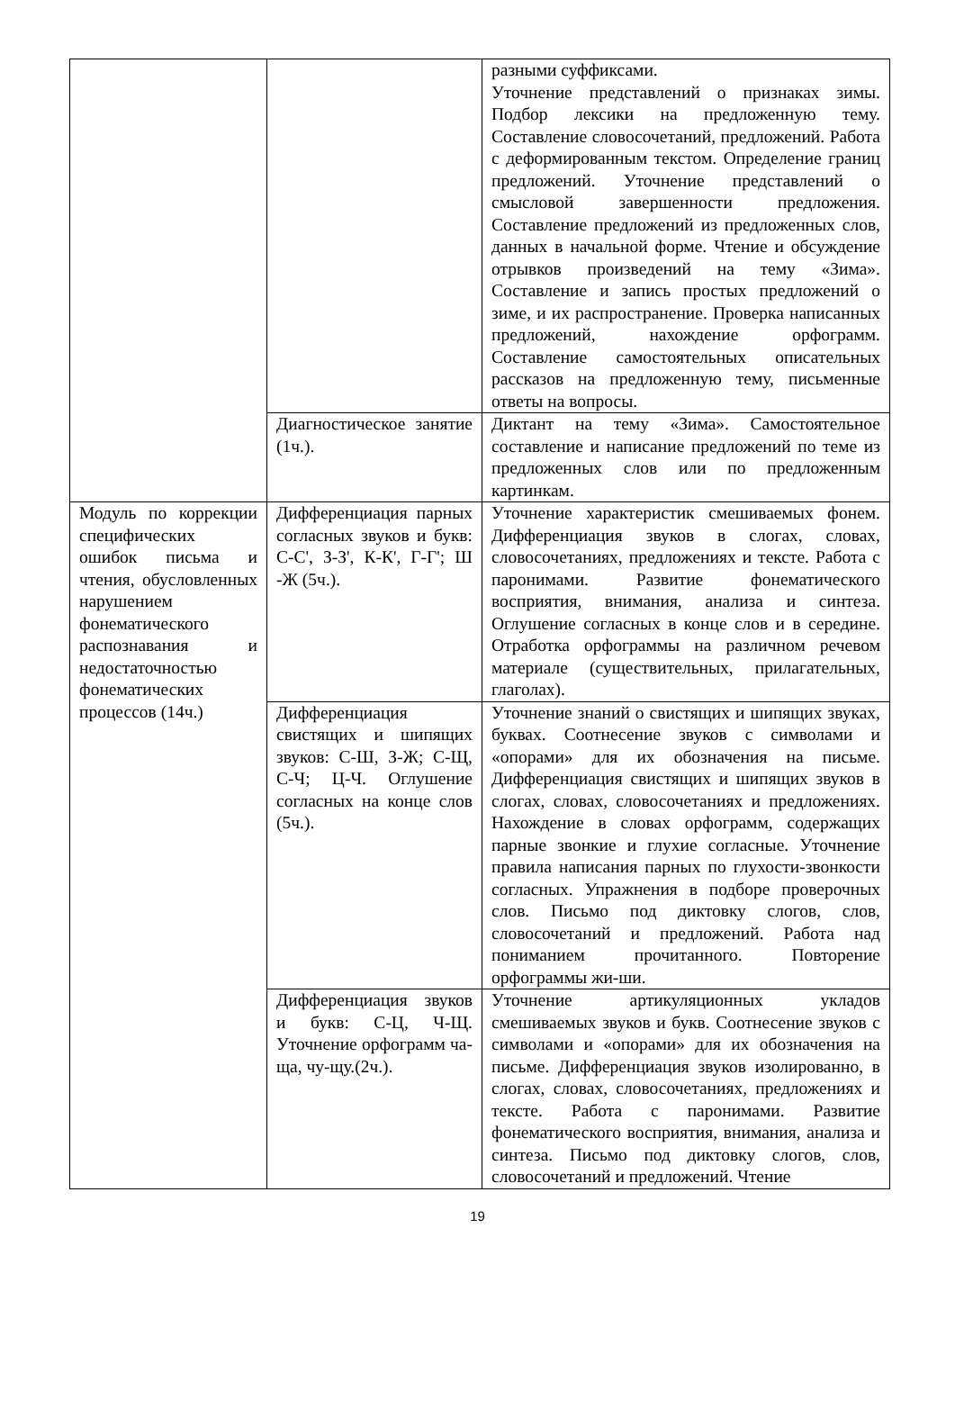| | | разными суффиксами. Уточнение представлений о признаках зимы. Подбор лексики на предложенную тему. Составление словосочетаний, предложений. Работа с деформированным текстом. Определение границ предложений. Уточнение представлений о смысловой завершенности предложения. Составление предложений из предложенных слов, данных в начальной форме. Чтение и обсуждение отрывков произведений на тему «Зима». Составление и запись простых предложений о зиме, и их распространение. Проверка написанных предложений, нахождение орфограмм. Составление самостоятельных описательных рассказов на предложенную тему, письменные ответы на вопросы. |
| | Диагностическое занятие (1ч.). | Диктант на тему «Зима». Самостоятельное составление и написание предложений по теме из предложенных слов или по предложенным картинкам. |
| Модуль по коррекции специфических ошибок письма и чтения, обусловленных нарушением фонематического распознавания и недостаточностью фонематических процессов (14ч.) | Дифференциация парных согласных звуков и букв: С-С', З-З', К-К', Г-Г'; Ш -Ж (5ч.). | Уточнение характеристик смешиваемых фонем. Дифференциация звуков в слогах, словах, словосочетаниях, предложениях и тексте. Работа с паронимами. Развитие фонематического восприятия, внимания, анализа и синтеза. Оглушение согласных в конце слов и в середине. Отработка орфограммы на различном речевом материале (существительных, прилагательных, глаголах). |
| | Дифференциация свистящих и шипящих звуков: С-Ш, З-Ж; С-Щ, С-Ч; Ц-Ч. Оглушение согласных на конце слов (5ч.). | Уточнение знаний о свистящих и шипящих звуках, буквах. Соотнесение звуков с символами и «опорами» для их обозначения на письме. Дифференциация свистящих и шипящих звуков в слогах, словах, словосочетаниях и предложениях. Нахождение в словах орфограмм, содержащих парные звонкие и глухие согласные. Уточнение правила написания парных по глухости-звонкости согласных. Упражнения в подборе проверочных слов. Письмо под диктовку слогов, слов, словосочетаний и предложений. Работа над пониманием прочитанного. Повторение орфограммы жи-ши. |
| | Дифференциация звуков и букв: С-Ц, Ч-Щ. Уточнение орфограмм ча-ща, чу-щу.(2ч.). | Уточнение артикуляционных укладов смешиваемых звуков и букв. Соотнесение звуков с символами и «опорами» для их обозначения на письме. Дифференциация звуков изолированно, в слогах, словах, словосочетаниях, предложениях и тексте. Работа с паронимами. Развитие фонематического восприятия, внимания, анализа и синтеза. Письмо под диктовку слогов, слов, словосочетаний и предложений. Чтение |
19